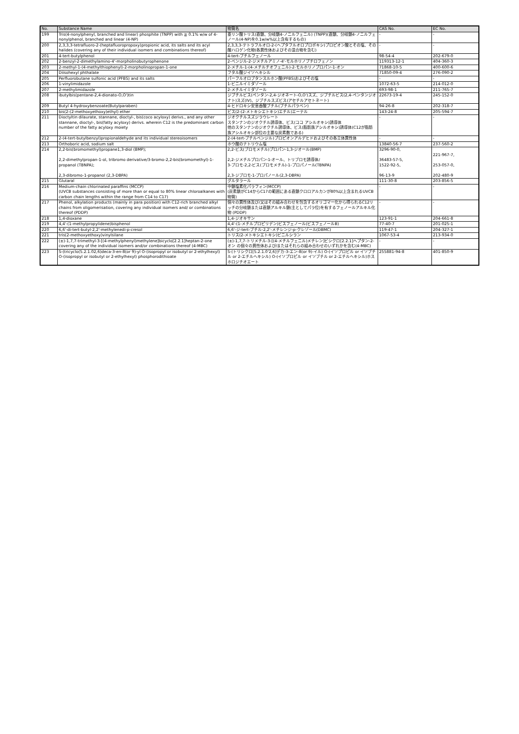| No. | Substance Name | 物質名 | CAS No. | EC No. |
| --- | --- | --- | --- | --- |
| 199 | Tris(4-nonylphenyl, branched and linear) phosphite (TNPP) with ≧ 0.1% w/w of 4-nonylphenol, branched and linear (4-NP) | 亜リン酸トリス(直鎖、分岐鎖4-ノニルフェニル) (TNPP)(直鎖、分岐鎖4-ノニルフェノール(4-NP)を0.1w/w%以上含有するもの) | - | - |
| 200 | 2,3,3,3-tetrafluoro-2-(heptafluoropropoxy)propionic acid, its salts and its acyl halides (covering any of their individual isomers and combinations thereof) | 2,3,3,3-テトラフルオロ-2-(ヘプタフルオロプロポキシ)プロピオン酸とその塩、その酸ハロゲン化物(各異性体およびその混合物を含む) | - | - |
| 201 | 4-tert-butylphenol | 4-tert-ブチルフェノール | 98-54-4 | 202-679-0 |
| 202 | 2-benzyl-2-dimethylamino-4'-morpholinobutyrophenone | 2-ベンジル-2-ジメチルアミノ-4'-モルホリノブチロフェノン | 119313-12-1 | 404-360-3 |
| 203 | 2-methyl-1-(4-methylthiophenyl)-2-morpholinopropan-1-one | 2-メチル-1-(4-メチルチオフェニル)-2-モルホリノプロパン-1-オン | 71868-10-5 | 400-600-6 |
| 204 | Diisohexyl phthalate | フタル酸ジイソヘキシル | 71850-09-4 | 276-090-2 |
| 205 | Perfluorobutane sulfonic acid (PFBS) and its salts | パーフルオロブタンスルホン酸(PFBS)およびその塩 | - | - |
| 206 | 1-vinylimidazole | 1-ビニルイミダゾール | 1072-63-5 | 214-012-0 |
| 207 | 2-methylimidazole | 2-メチルイミダゾール | 693-98-1 | 211-765-7 |
| 208 | ibutylbis(pentane-2,4-dionato-O,O')tin | ジブチルビス(ペンタン-2,4-ジオネート-O,O')スズ、ジブチルビス(2,4-ペンタンジオナト)スズ(IV)、ジブチルスズビス(アセチルアセトネート) | 22673-19-4 | 245-152-0 |
| 209 | Butyl 4-hydroxybenzoate(Butylparaben) | 4-ヒドロキシ安息香酸ブチル(ブチルパラベン) | 94-26-8 | 202-318-7 |
| 210 | bis(2-(2-methoxyethoxy)ethyl) ether | ビス(2-(2-メトキシエトキシ)エチル)エーテル | 143-24-8 | 205-594-7 |
| 211 | Dioctyltin dilaurate, stannane, dioctyl-, bis(coco acyloxy) derivs., and any other stannane, dioctyl-, bis(fatty acyloxy) derivs. wherein C12 is the predominant carbon number of the fatty acyloxy moiety | ジオクチルスズジラウレート スタンナンのジオクチル誘導体、ビス(ココ アシルオキシ)誘導体 他のスタンナンのジオクチル誘導体、ビス(脂肪族アシルオキシ)誘導体(C12が脂肪族アシルオキシ部位の主要な炭素数である) | - | - |
| 212 | 2-(4-tert-butylbenzyl)propionaldehyde and its individual stereoisomers | 2-(4-tert-ブチルベンジル)プロピオンアルデヒドおよびその各立体異性体 | - | - |
| 213 | Orthoboric acid, sodium salt | ホウ酸のナトリウム塩 | 13840-56-7 | 237-560-2 |
| 214 | 2,2-bis(bromomethyl)propane1,3-diol (BMP); 2,2-dimethylpropan-1-ol, tribromo derivative/3-bromo-2,2-bis(bromomethyl)-1-propanol (TBNPA); 2,3-dibromo-1-propanol (2,3-DBPA) | 2,2-ビス(ブロモメチル)プロパン-1,3-ジオール(BMP) 2,2-ジメチルプロパン-1-オール、トリブロモ誘導体/ 3-ブロモ-2,2-ビス(ブロモメチル)-1-プロパノール(TBNPA) 2,3-ジブロモ-1-プロパノール(2,3-DBPA) | 3296-90-0, 36483-57-5, 1522-92-5, 96-13-9 | 221-967-7, 253-057-0, 202-480-9 |
| 215 | Glutaral | グルタラール | 111-30-8 | 203-856-5 |
| 216 | Medium-chain chlorinated paraffins (MCCP) (UVCB substances consisting of more than or equal to 80% linear chloroalkanes with carbon chain lengths within the range from C14 to C17) | 中鎖塩素化パラフィン(MCCP) (炭素鎖がC14からC17の範囲にある直鎖クロロアルカンが80%以上含まれるUVCB物質) | - | - |
| 217 | Phenol, alkylation products (mainly in para position) with C12-rich branched alkyl chains from oligomerisation, covering any individual isomers and/ or combinations thereof (PDDP) | 個々の異性体及び/又はその組み合わせを包含するオリゴマー化から得られるC12リッチの分岐鎖または直鎖アルキル鎖(主としてパラ位)を有するフェノールアルキル化物 (PDDP) | - | - |
| 218 | 1,4-dioxane | 1,4-ジオキサン | 123-91-1 | 204-661-8 |
| 219 | 4,4'-(1-methylpropylidene)bisphenol | 4,4'-(1-メチルプロピリデン)ビスフェノール(ビスフェノールB) | 77-40-7 | 201-025-1 |
| 220 | 6,6'-di-tert-butyl-2,2'-methylenedi-p-cresol | 6,6'-ジ-tert-ブチル-2,2'-メチレンジ-p-クレゾール(DBMC) | 119-47-1 | 204-327-1 |
| 221 | tris(2-methoxyethoxy)vinylsilane | トリス(2-メトキシエトキシ)ビニルシラン | 1067-53-4 | 213-934-0 |
| 222 | (±)-1,7,7-trimethyl-3-[(4-methylphenyl)methylene]bicyclo[2.2.1]heptan-2-one covering any of the individual isomers and/or combinations thereof (4-MBC) | (±)-1,7,7-トリメチル-3-[(4-メチルフェニル)メチレン]ビシクロ[2.2.1]ヘプタン-2-オン の個々の異性体および/またはそれらの組み合わせのいずれかを含む(4-MBC) | - | - |
| 223 | S-(tricyclo(5.2.1.02,6)deca-3-en-8(or 9)-yl O-(isopropyl or isobutyl or 2-ethylhexyl) O-(isopropyl or isobutyl or 2-ethylhexyl) phosphorodithioate | S-(トリシクロ[5.2.1.0'2,6]デカ-3-エン-8(or 9)-イル) O-(イソプロピル or イソブチル or 2-エチルヘキシル) O-(イソプロピル or イソブチル or 2-エチルヘキシル)ホスホロジチオエート | 255881-94-8 | 401-850-9 |